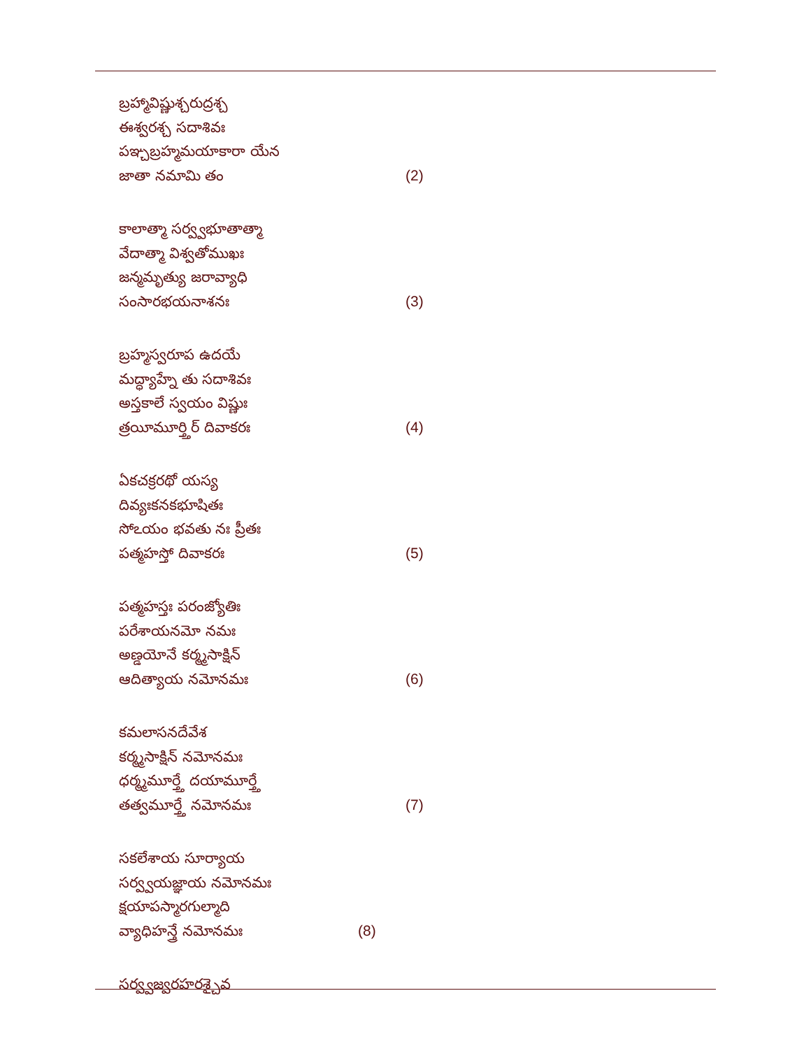బ్రహ్మావిష్ణుశ్చరుద్రశ్చ
ఈశ్వరశ్చ సదాశివః
పఞ్చబ్రహ్మమయాకారా యేన
జాతా నమామి తం (2)
కాలాత్మా సర్వ్వభూతాత్మా
వేదాత్మా విశ్వతోముఖః
జన్మమృత్యు జరావ్యాధి
సంసారభయనాశనః (3)
బ్రహ్మస్వరూప ఉదయే
మద్ధ్యాహ్నే తు సదాశివః
అస్తకాలే స్వయం విష్ణుః
త్రయీమూర్త్తిర్ దివాకరః (4)
ఏకచక్రరథో యస్య
దివ్యఃకనకభూషితః
సోఽయం భవతు నః ప్రీతః
పత్మహస్తో దివాకరః (5)
పత్మహస్తః పరంజ్యోతిః
పరేశాయనమో నమః
అణ్డయోనే కర్మ్మసాక్షిన్
ఆదిత్యాయ నమోనమః (6)
కమలాసనదేవేశ
కర్మ్మసాక్షిన్ నమోనమః
ధర్మ్మమూర్త్తే దయామూర్త్తే
తత్వమూర్త్తే నమోనమః (7)
సకలేశాయ సూర్యాయ
సర్వ్వయజ్ఞాయ నమోనమః
క్షయాపస్మారగుల్మాది
వ్యాధిహన్త్రే నమోనమః (8)
సర్వ్వజ్వరహరశ్చైవ